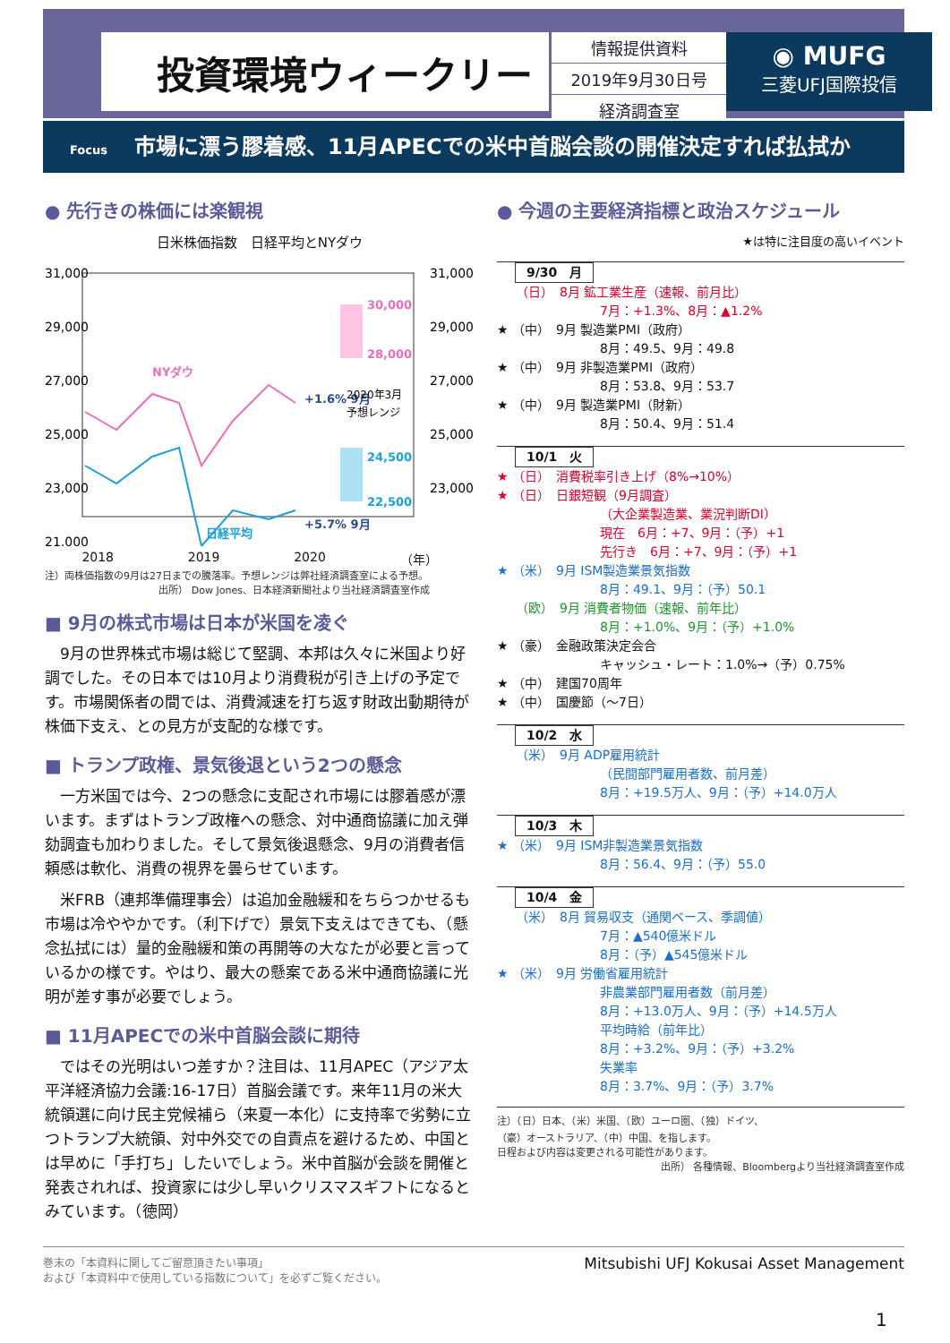投資環境ウィークリー
情報提供資料
2019年9月30日号
経済調査室
◉ MUFG
三菱UFJ国際投信
Focus 市場に漂う膠着感、11月APECでの米中首脳会談の開催決定すれば払拭か
● 先行きの株価には楽観視
日米株価指数　日経平均とNYダウ
31,000
29,000
27,000
25,000
23,000
21,000
31,000
29,000
27,000
25,000
23,000
30,000
28,000
24,500
22,500
NYダウ
日経平均
+1.6% 9月
+5.7% 9月
2020年3月
予想レンジ
2018 2019 2020 （年）
注）両株価指数の9月は27日までの騰落率。予想レンジは弊社経済調査室による予想。
出所） Dow Jones、日本経済新聞社より当社経済調査室作成
■ 9月の株式市場は日本が米国を凌ぐ
9月の世界株式市場は総じて堅調、本邦は久々に米国より好調でした。その日本では10月より消費税が引き上げの予定です。市場関係者の間では、消費減速を打ち返す財政出動期待が株価下支え、との見方が支配的な様です。
■ トランプ政権、景気後退という2つの懸念
一方米国では今、2つの懸念に支配され市場には膠着感が漂います。まずはトランプ政権への懸念、対中通商協議に加え弾劾調査も加わりました。そして景気後退懸念、9月の消費者信頼感は軟化、消費の視界を曇らせています。
米FRB（連邦準備理事会）は追加金融緩和をちらつかせるも市場は冷ややかです。（利下げで）景気下支えはできても、（懸念払拭には）量的金融緩和策の再開等の大なたが必要と言っているかの様です。やはり、最大の懸案である米中通商協議に光明が差す事が必要でしょう。
■ 11月APECでの米中首脳会談に期待
ではその光明はいつ差すか？注目は、11月APEC（アジア太平洋経済協力会議:16-17日）首脳会議です。来年11月の米大統領選に向け民主党候補ら（来夏一本化）に支持率で劣勢に立つトランプ大統領、対中外交での自責点を避けるため、中国とは早めに「手打ち」したいでしょう。米中首脳が会談を開催と発表されれば、投資家には少し早いクリスマスギフトになるとみています。（徳岡）
● 今週の主要経済指標と政治スケジュール
★は特に注目度の高いイベント
9/30　月
　　（日）　8月 鉱工業生産（速報、前月比）
7月：+1.3%、8月：▲1.2%
★ （中）　9月 製造業PMI（政府）
8月：49.5、9月：49.8
★ （中）　9月 非製造業PMI（政府）
8月：53.8、9月：53.7
★ （中）　9月 製造業PMI（財新）
8月：50.4、9月：51.4
10/1　火
★ （日）　消費税率引き上げ（8%→10%）
★ （日）　日銀短観（9月調査）
（大企業製造業、業況判断DI）
現在　6月：+7、9月：（予）+1
先行き　6月：+7、9月：（予）+1
★ （米）　9月 ISM製造業景気指数
8月：49.1、9月：（予）50.1
　　（欧）　9月 消費者物価（速報、前年比）
8月：+1.0%、9月：（予）+1.0%
★ （豪）　金融政策決定会合
キャッシュ・レート：1.0%→（予）0.75%
★ （中）　建国70周年
★ （中）　国慶節（～7日）
10/2　水
　　（米）　9月 ADP雇用統計
（民間部門雇用者数、前月差）
8月：+19.5万人、9月：（予）+14.0万人
10/3　木
★ （米）　9月 ISM非製造業景気指数
8月：56.4、9月：（予）55.0
10/4　金
　　（米）　8月 貿易収支（通関ベース、季調値）
7月：▲540億米ドル
8月：（予）▲545億米ドル
★ （米）　9月 労働省雇用統計
非農業部門雇用者数（前月差）
8月：+13.0万人、9月：（予）+14.5万人
平均時給（前年比）
8月：+3.2%、9月：（予）+3.2%
失業率
8月：3.7%、9月：（予）3.7%
注）（日）日本、（米）米国、（欧）ユーロ圏、（独）ドイツ、
（豪）オーストラリア、（中）中国、を指します。
日程および内容は変更される可能性があります。
出所） 各種情報、Bloombergより当社経済調査室作成
巻末の「本資料に関してご留意頂きたい事項」
および「本資料中で使用している指数について」を必ずご覧ください。
Mitsubishi UFJ Kokusai Asset Management
1